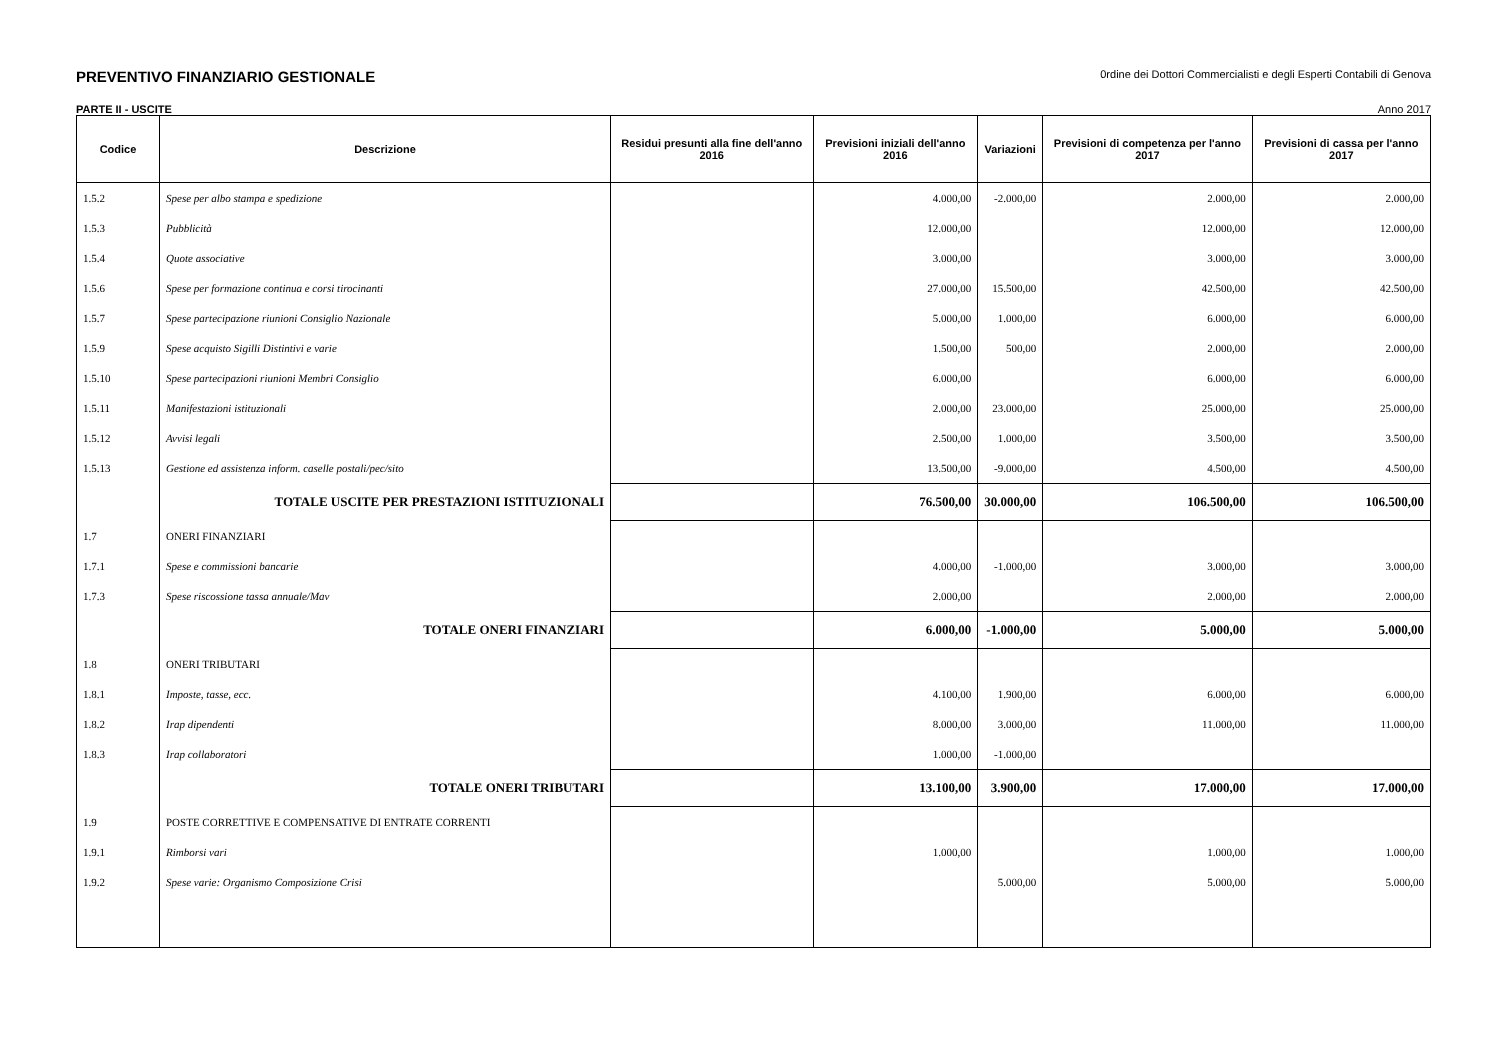PREVENTIVO FINANZIARIO GESTIONALE 0rdine dei Dottori Commercialisti e degli Esperti Contabili di Genova
PARTE II - USCITE Anno 2017
| Codice | Descrizione | Residui presunti alla fine dell'anno 2016 | Previsioni iniziali dell'anno 2016 | Variazioni | Previsioni di competenza per l'anno 2017 | Previsioni di cassa per l'anno 2017 |
| --- | --- | --- | --- | --- | --- | --- |
| 1.5.2 | Spese per albo stampa e spedizione | | 4.000,00 | -2.000,00 | 2.000,00 | 2.000,00 |
| 1.5.3 | Pubblicità | | 12.000,00 | | 12.000,00 | 12.000,00 |
| 1.5.4 | Quote associative | | 3.000,00 | | 3.000,00 | 3.000,00 |
| 1.5.6 | Spese per formazione continua e corsi tirocinanti | | 27.000,00 | 15.500,00 | 42.500,00 | 42.500,00 |
| 1.5.7 | Spese partecipazione riunioni Consiglio Nazionale | | 5.000,00 | 1.000,00 | 6.000,00 | 6.000,00 |
| 1.5.9 | Spese acquisto Sigilli Distintivi e varie | | 1.500,00 | 500,00 | 2.000,00 | 2.000,00 |
| 1.5.10 | Spese partecipazioni riunioni Membri Consiglio | | 6.000,00 | | 6.000,00 | 6.000,00 |
| 1.5.11 | Manifestazioni istituzionali | | 2.000,00 | 23.000,00 | 25.000,00 | 25.000,00 |
| 1.5.12 | Avvisi legali | | 2.500,00 | 1.000,00 | 3.500,00 | 3.500,00 |
| 1.5.13 | Gestione ed assistenza inform. caselle postali/pec/sito | | 13.500,00 | -9.000,00 | 4.500,00 | 4.500,00 |
| | TOTALE USCITE PER PRESTAZIONI ISTITUZIONALI | | 76.500,00 | 30.000,00 | 106.500,00 | 106.500,00 |
| 1.7 | ONERI FINANZIARI | | | | | |
| 1.7.1 | Spese e commissioni bancarie | | 4.000,00 | -1.000,00 | 3.000,00 | 3.000,00 |
| 1.7.3 | Spese riscossione tassa annuale/Mav | | 2.000,00 | | 2.000,00 | 2.000,00 |
| | TOTALE ONERI FINANZIARI | | 6.000,00 | -1.000,00 | 5.000,00 | 5.000,00 |
| 1.8 | ONERI TRIBUTARI | | | | | |
| 1.8.1 | Imposte, tasse, ecc. | | 4.100,00 | 1.900,00 | 6.000,00 | 6.000,00 |
| 1.8.2 | Irap dipendenti | | 8.000,00 | 3.000,00 | 11.000,00 | 11.000,00 |
| 1.8.3 | Irap collaboratori | | 1.000,00 | -1.000,00 | | |
| | TOTALE ONERI TRIBUTARI | | 13.100,00 | 3.900,00 | 17.000,00 | 17.000,00 |
| 1.9 | POSTE CORRETTIVE E COMPENSATIVE DI ENTRATE CORRENTI | | | | | |
| 1.9.1 | Rimborsi vari | | 1.000,00 | | 1.000,00 | 1.000,00 |
| 1.9.2 | Spese varie: Organismo Composizione Crisi | | | 5.000,00 | 5.000,00 | 5.000,00 |